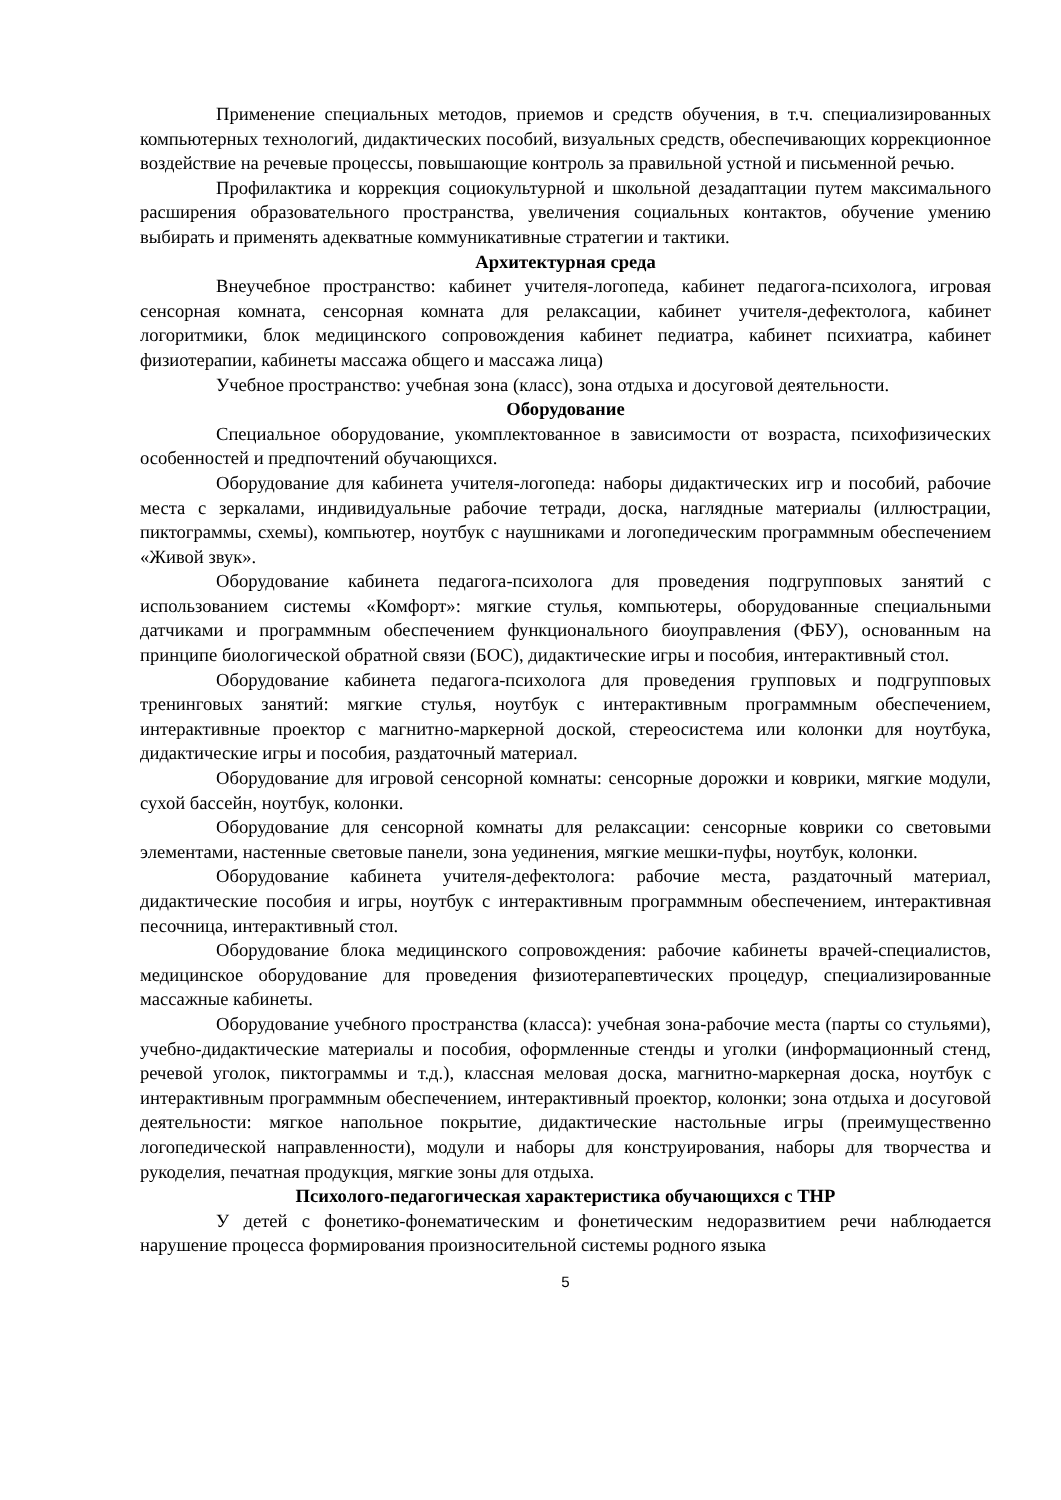Применение специальных методов, приемов и средств обучения, в т.ч. специализированных компьютерных технологий, дидактических пособий, визуальных средств, обеспечивающих коррекционное воздействие на речевые процессы, повышающие контроль за правильной устной и письменной речью.
Профилактика и коррекция социокультурной и школьной дезадаптации путем максимального расширения образовательного пространства, увеличения социальных контактов, обучение умению выбирать и применять адекватные коммуникативные стратегии и тактики.
Архитектурная среда
Внеучебное пространство: кабинет учителя-логопеда, кабинет педагога-психолога, игровая сенсорная комната, сенсорная комната для релаксации, кабинет учителя-дефектолога, кабинет логоритмики, блок медицинского сопровождения кабинет педиатра, кабинет психиатра, кабинет физиотерапии, кабинеты массажа общего и массажа лица)
Учебное пространство: учебная зона (класс), зона отдыха и досуговой деятельности.
Оборудование
Специальное оборудование, укомплектованное в зависимости от возраста, психофизических особенностей и предпочтений обучающихся.
Оборудование для кабинета учителя-логопеда: наборы дидактических игр и пособий, рабочие места с зеркалами, индивидуальные рабочие тетради, доска, наглядные материалы (иллюстрации, пиктограммы, схемы), компьютер, ноутбук с наушниками и логопедическим программным обеспечением «Живой звук».
Оборудование кабинета педагога-психолога для проведения подгрупповых занятий с использованием системы «Комфорт»: мягкие стулья, компьютеры, оборудованные специальными датчиками и программным обеспечением функционального биоуправления (ФБУ), основанным на принципе биологической обратной связи (БОС), дидактические игры и пособия, интерактивный стол.
Оборудование кабинета педагога-психолога для проведения групповых и подгрупповых тренинговых занятий: мягкие стулья, ноутбук с интерактивным программным обеспечением, интерактивные проектор с магнитно-маркерной доской, стереосистема или колонки для ноутбука, дидактические игры и пособия, раздаточный материал.
Оборудование для игровой сенсорной комнаты: сенсорные дорожки и коврики, мягкие модули, сухой бассейн, ноутбук, колонки.
Оборудование для сенсорной комнаты для релаксации: сенсорные коврики со световыми элементами, настенные световые панели, зона уединения, мягкие мешки-пуфы, ноутбук, колонки.
Оборудование кабинета учителя-дефектолога: рабочие места, раздаточный материал, дидактические пособия и игры, ноутбук с интерактивным программным обеспечением, интерактивная песочница, интерактивный стол.
Оборудование блока медицинского сопровождения: рабочие кабинеты врачей-специалистов, медицинское оборудование для проведения физиотерапевтических процедур, специализированные массажные кабинеты.
Оборудование учебного пространства (класса): учебная зона-рабочие места (парты со стульями), учебно-дидактические материалы и пособия, оформленные стенды и уголки (информационный стенд, речевой уголок, пиктограммы и т.д.), классная меловая доска, магнитно-маркерная доска, ноутбук с интерактивным программным обеспечением, интерактивный проектор, колонки; зона отдыха и досуговой деятельности: мягкое напольное покрытие, дидактические настольные игры (преимущественно логопедической направленности), модули и наборы для конструирования, наборы для творчества и рукоделия, печатная продукция, мягкие зоны для отдыха.
Психолого-педагогическая характеристика обучающихся с ТНР
У детей с фонетико-фонематическим и фонетическим недоразвитием речи наблюдается нарушение процесса формирования произносительной системы родного языка
5